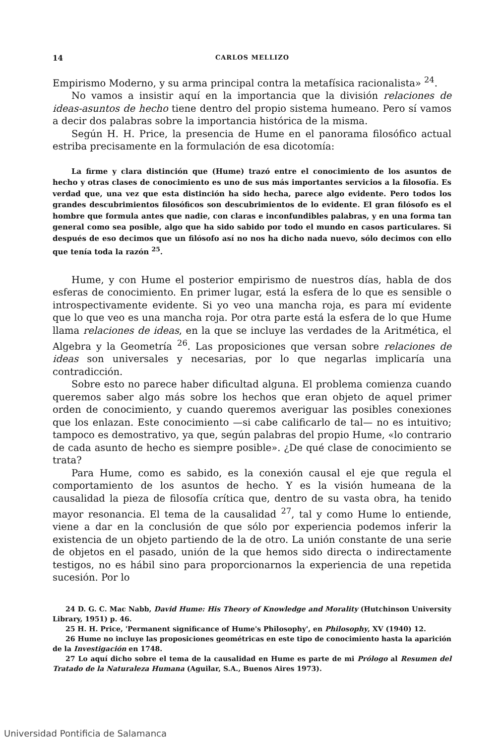14 CARLOS MELLIZO
Empirismo Moderno, y su arma principal contra la metafísica racionalista» <sup>24</sup>.
No vamos a insistir aquí en la importancia que la división relaciones de ideas-asuntos de hecho tiene dentro del propio sistema humeano. Pero sí vamos a decir dos palabras sobre la importancia histórica de la misma.
Según H. H. Price, la presencia de Hume en el panorama filosófico actual estriba precisamente en la formulación de esa dicotomía:
La firme y clara distinción que (Hume) trazó entre el conocimiento de los asuntos de hecho y otras clases de conocimiento es uno de sus más importantes servicios a la filosofía. Es verdad que, una vez que esta distinción ha sido hecha, parece algo evidente. Pero todos los grandes descubrimientos filosóficos son descubrimientos de lo evidente. El gran filósofo es el hombre que formula antes que nadie, con claras e inconfundibles palabras, y en una forma tan general como sea posible, algo que ha sido sabido por todo el mundo en casos particulares. Si después de eso decimos que un filósofo así no nos ha dicho nada nuevo, sólo decimos con ello que tenía toda la razón <sup>25</sup>.
Hume, y con Hume el posterior empirismo de nuestros días, habla de dos esferas de conocimiento. En primer lugar, está la esfera de lo que es sensible o introspectivamente evidente. Si yo veo una mancha roja, es para mí evidente que lo que veo es una mancha roja. Por otra parte está la esfera de lo que Hume llama relaciones de ideas, en la que se incluye las verdades de la Aritmética, el Algebra y la Geometría <sup>26</sup>. Las proposiciones que versan sobre relaciones de ideas son universales y necesarias, por lo que negarlas implicaría una contradicción.
Sobre esto no parece haber dificultad alguna. El problema comienza cuando queremos saber algo más sobre los hechos que eran objeto de aquel primer orden de conocimiento, y cuando queremos averiguar las posibles conexiones que los enlazan. Este conocimiento —si cabe calificarlo de tal— no es intuitivo; tampoco es demostrativo, ya que, según palabras del propio Hume, «lo contrario de cada asunto de hecho es siempre posible». ¿De qué clase de conocimiento se trata?
Para Hume, como es sabido, es la conexión causal el eje que regula el comportamiento de los asuntos de hecho. Y es la visión humeana de la causalidad la pieza de filosofía crítica que, dentro de su vasta obra, ha tenido mayor resonancia. El tema de la causalidad <sup>27</sup>, tal y como Hume lo entiende, viene a dar en la conclusión de que sólo por experiencia podemos inferir la existencia de un objeto partiendo de la de otro. La unión constante de una serie de objetos en el pasado, unión de la que hemos sido directa o indirectamente testigos, no es hábil sino para proporcionarnos la experiencia de una repetida sucesión. Por lo
24 D. G. C. Mac Nabb, David Hume: His Theory of Knowledge and Morality (Hutchinson University Library, 1951) p. 46.
25 H. H. Price, 'Permanent significance of Hume's Philosophy', en Philosophy, XV (1940) 12.
26 Hume no incluye las proposiciones geométricas en este tipo de conocimiento hasta la aparición de la Investigación en 1748.
27 Lo aquí dicho sobre el tema de la causalidad en Hume es parte de mi Prólogo al Resumen del Tratado de la Naturaleza Humana (Aguilar, S.A., Buenos Aires 1973).
Universidad Pontificia de Salamanca